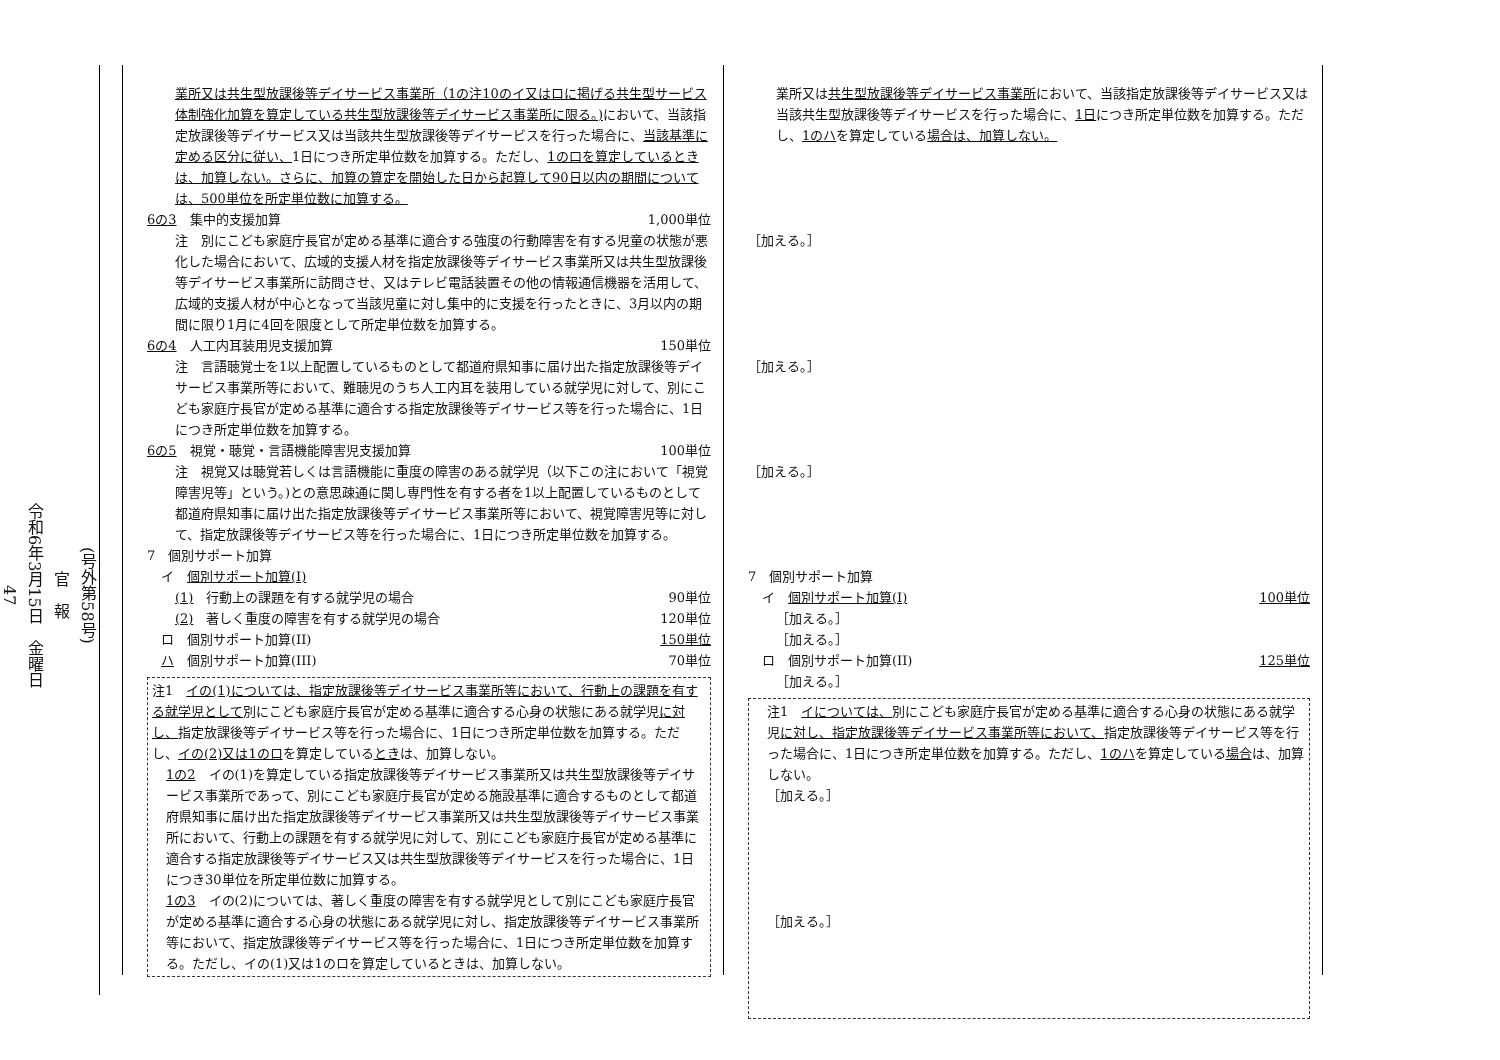(号外第58号)
官　報
令和6年3月15日　金曜日
47
業所又は共生型放課後等デイサービス事業所（1の注10のイ又はロに掲げる共生型サービス体制強化加算を算定している共生型放課後等デイサービス事業所に限る。) において、当該指定放課後等デイサービス又は当該共生型放課後等デイサービスを行った場合に、当該基準に定める区分に従い、1日につき所定単位数を加算する。ただし、1の口を算定しているときは、加算しない。さらに、加算の算定を開始した日から起算して90日以内の期間については、500単位を所定単位数に加算する。
6の3　集中的支援加算 1,000単位
注　別にこども家庭庁長官が定める基準に適合する強度の行動障害を有する児童の状態が悪化した場合において、広域的支援人材を指定放課後等デイサービス事業所又は共生型放課後等デイサービス事業所に訪問させ、又はテレビ電話装置その他の情報通信機器を活用して、広域的支援人材が中心となって当該児童に対し集中的に支援を行ったときに、3月以内の期間に限り1月に4回を限度として所定単位数を加算する。
6の4　人工内耳装用児支援加算 150単位
注　言語聴覚士を1以上配置しているものとして都道府県知事に届け出た指定放課後等デイサービス事業所等において、難聴児のうち人工内耳を装用している就学児に対して、別にこども家庭庁長官が定める基準に適合する指定放課後等デイサービス等を行った場合に、1日につき所定単位数を加算する。
6の5　視覚・聴覚・言語機能障害児支援加算 100単位
注　視覚又は聴覚若しくは言語機能に重度の障害のある就学児（以下この注において「視覚障害児等」という。)との意思疎通に関し専門性を有する者を1以上配置しているものとして都道府県知事に届け出た指定放課後等デイサービス事業所等において、視覚障害児等に対して、指定放課後等デイサービス等を行った場合に、1日につき所定単位数を加算する。
7　個別サポート加算
イ　個別サポート加算(I)
(1)　行動上の課題を有する就学児の場合 90単位
(2)　著しく重度の障害を有する就学児の場合 120単位
ロ　個別サポート加算(II) 150単位
ハ　個別サポート加算(III) 70単位
注1　イの(1)については、指定放課後等デイサービス事業所等において、行動上の課題を有する就学児として別にこども家庭庁長官が定める基準に適合する心身の状態にある就学児に対し、指定放課後等デイサービス等を行った場合に、1日につき所定単位数を加算する。ただし、イの(2)又は1のロを算定しているときは、加算しない。
1の2　イの(1)を算定している指定放課後等デイサービス事業所又は共生型放課後等デイサービス事業所であって、別にこども家庭庁長官が定める施設基準に適合するものとして都道府県知事に届け出た指定放課後等デイサービス事業所又は共生型放課後等デイサービス事業所において、行動上の課題を有する就学児に対して、別にこども家庭庁長官が定める基準に適合する指定放課後等デイサービス又は共生型放課後等デイサービスを行った場合に、1日につき30単位を所定単位数に加算する。
1の3　イの(2)については、著しく重度の障害を有する就学児として別にこども家庭庁長官が定める基準に適合する心身の状態にある就学児に対し、指定放課後等デイサービス事業所等において、指定放課後等デイサービス等を行った場合に、1日につき所定単位数を加算する。ただし、イの(1)又は1のロを算定しているときは、加算しない。
業所又は共生型放課後等デイサービス事業所において、当該指定放課後等デイサービス又は当該共生型放課後等デイサービスを行った場合に、1日につき所定単位数を加算する。ただし、1のハを算定している場合は、加算しない。
［加える。］
［加える。］
［加える。］
7　個別サポート加算
イ　個別サポート加算(I) 100単位
［加える。］
［加える。］
ロ　個別サポート加算(II) 125単位
［加える。］
注1　イについては、別にこども家庭庁長官が定める基準に適合する心身の状態にある就学児に対し、指定放課後等デイサービス事業所等において、指定放課後等デイサービス等を行った場合に、1日につき所定単位数を加算する。ただし、1のハを算定している場合は、加算しない。
［加える。］
［加える。］